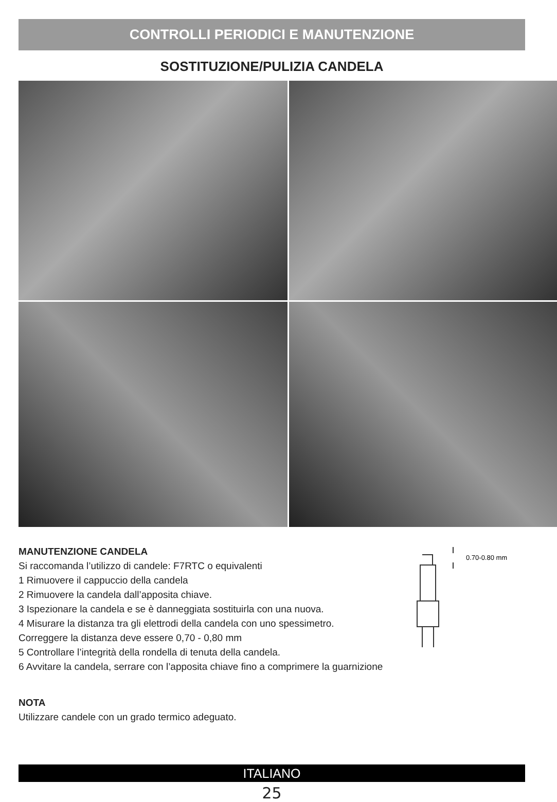CONTROLLI PERIODICI E MANUTENZIONE
SOSTITUZIONE/PULIZIA CANDELA
MANUTENZIONE CANDELA
Si raccomanda l’utilizzo di candele: F7RTC o equivalenti
1 Rimuovere il cappuccio della candela
2 Rimuovere la candela dall’apposita chiave.
3 Ispezionare la candela e se è danneggiata sostituirla con una nuova.
4 Misurare la distanza tra gli elettrodi della candela con uno spessimetro.
Correggere la distanza deve essere 0,70 - 0,80 mm
5 Controllare l’integrità della rondella di tenuta della candela.
6 Avvitare la candela, serrare con l’apposita chiave fino a comprimere la guarnizione
NOTA
Utilizzare candele con un grado termico adeguato.
0.70-0.80 mm
ITALIANO
25